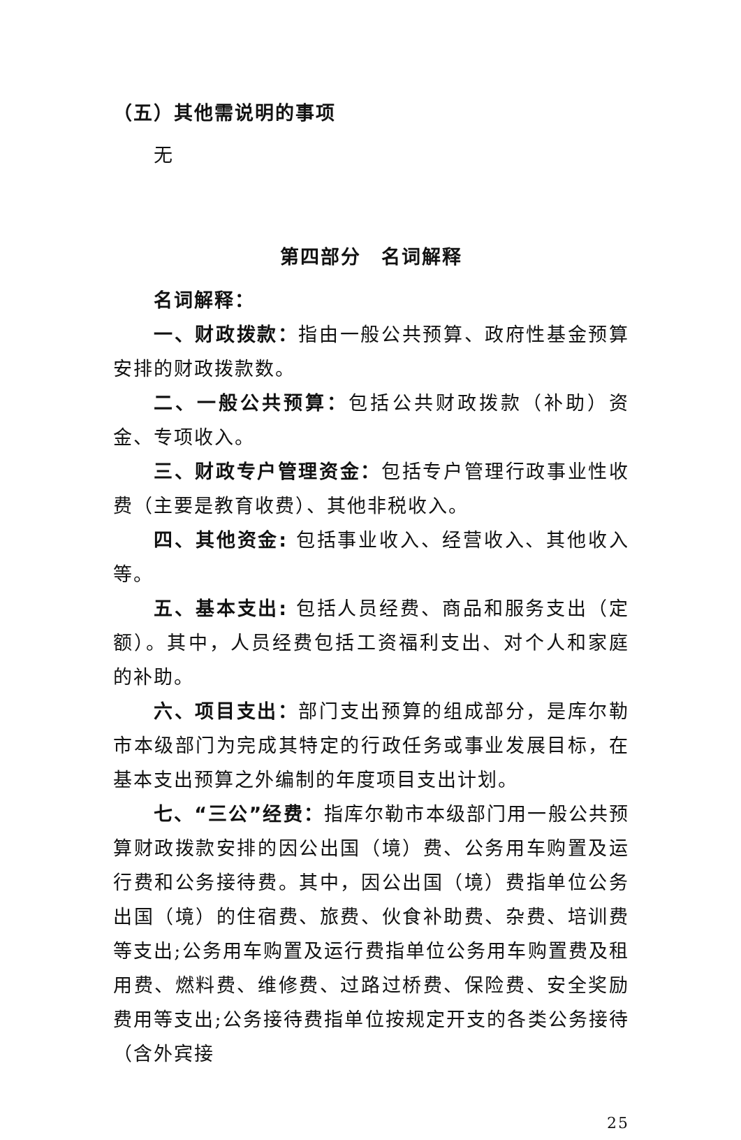（五）其他需说明的事项
无
第四部分　名词解释
名词解释：
一、财政拨款：指由一般公共预算、政府性基金预算安排的财政拨款数。
二、一般公共预算：包括公共财政拨款（补助）资金、专项收入。
三、财政专户管理资金：包括专户管理行政事业性收费（主要是教育收费）、其他非税收入。
四、其他资金: 包括事业收入、经营收入、其他收入等。
五、基本支出: 包括人员经费、商品和服务支出（定额）。其中，人员经费包括工资福利支出、对个人和家庭的补助。
六、项目支出：部门支出预算的组成部分，是库尔勒市本级部门为完成其特定的行政任务或事业发展目标，在基本支出预算之外编制的年度项目支出计划。
七、“三公”经费：指库尔勒市本级部门用一般公共预算财政拨款安排的因公出国（境）费、公务用车购置及运行费和公务接待费。其中，因公出国（境）费指单位公务出国（境）的住宿费、旅费、伙食补助费、杂费、培训费等支出;公务用车购置及运行费指单位公务用车购置费及租用费、燃料费、维修费、过路过桥费、保险费、安全奖励费用等支出;公务接待费指单位按规定开支的各类公务接待（含外宾接
25